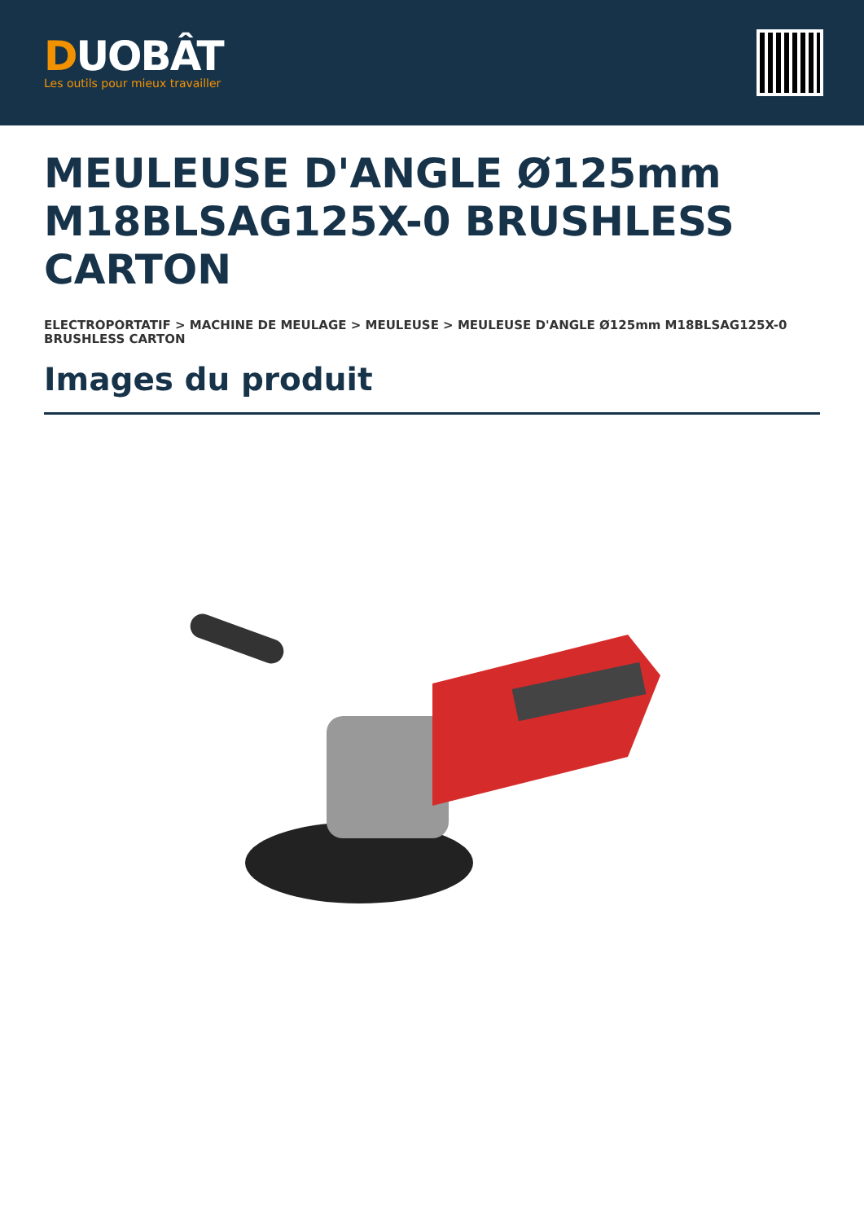DUOBÂT
Les outils pour mieux travailler
MEULEUSE D'ANGLE Ø125mm M18BLSAG125X-0 BRUSHLESS CARTON
ELECTROPORTATIF > MACHINE DE MEULAGE > MEULEUSE > MEULEUSE D'ANGLE Ø125mm M18BLSAG125X-0 BRUSHLESS CARTON
Images du produit